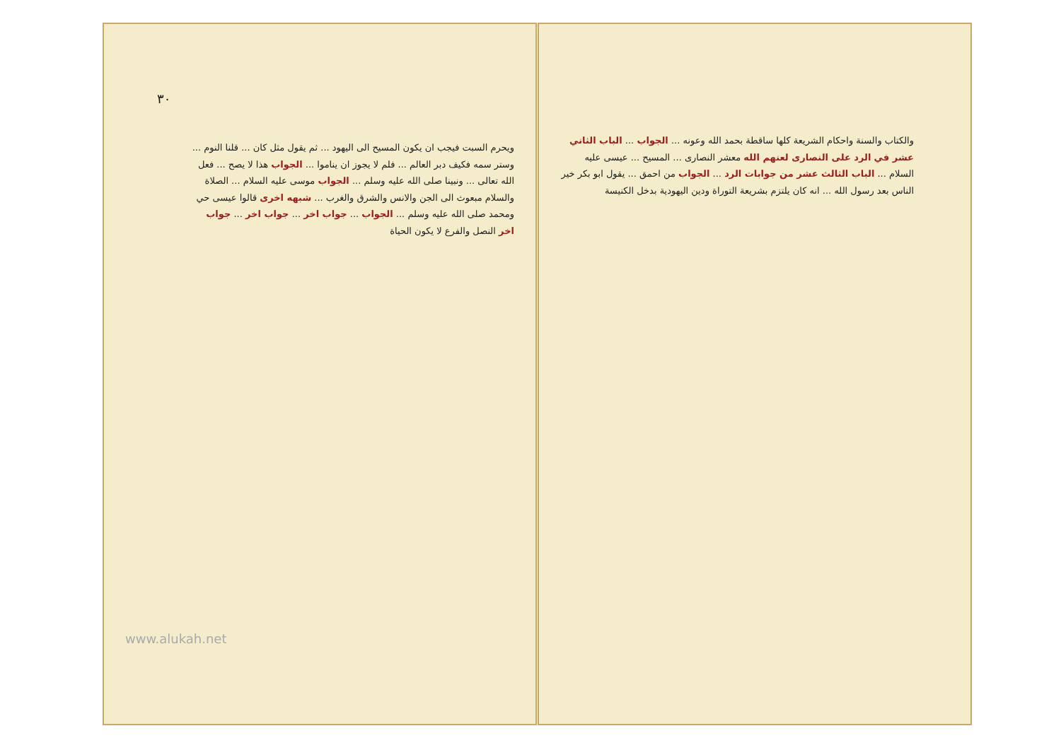٣٠
ويحرم السبت فيجب ان يكون المسيح الى اليهود ... ثم يقول مثل كان ... قلنا النوم ... وستر سمه فكيف دبر العالم ... فلم لا يجوز ان يناموا ... الجواب هذا لا يصح ... فعل الله تعالى ... ونبينا صلى الله عليه وسلم ... الجواب موسى عليه السلام ... الصلاة والسلام مبعوث الى الجن والانس والشرق والغرب ... شبهه اخرى قالوا عيسى حي ومحمد صلى الله عليه وسلم ... الجواب ... جواب اخر ... جواب اخر ... جواب اخر النصل والفرع لا يكون الحياة
www.alukah.net
والكتاب والسنة واحكام الشريعة كلها ساقطة بحمد الله وعونه ... الجواب ... الباب الثاني عشر في الرد على النصارى لعنهم الله معشر النصارى ... المسيح ... عيسى عليه السلام ... الباب الثالث عشر من جوابات الرد ... الجواب من احمق ... يقول ابو بكر خير الناس بعد رسول الله ... انه كان يلتزم بشريعة التوراة ودين اليهودية بدخل الكنيسة